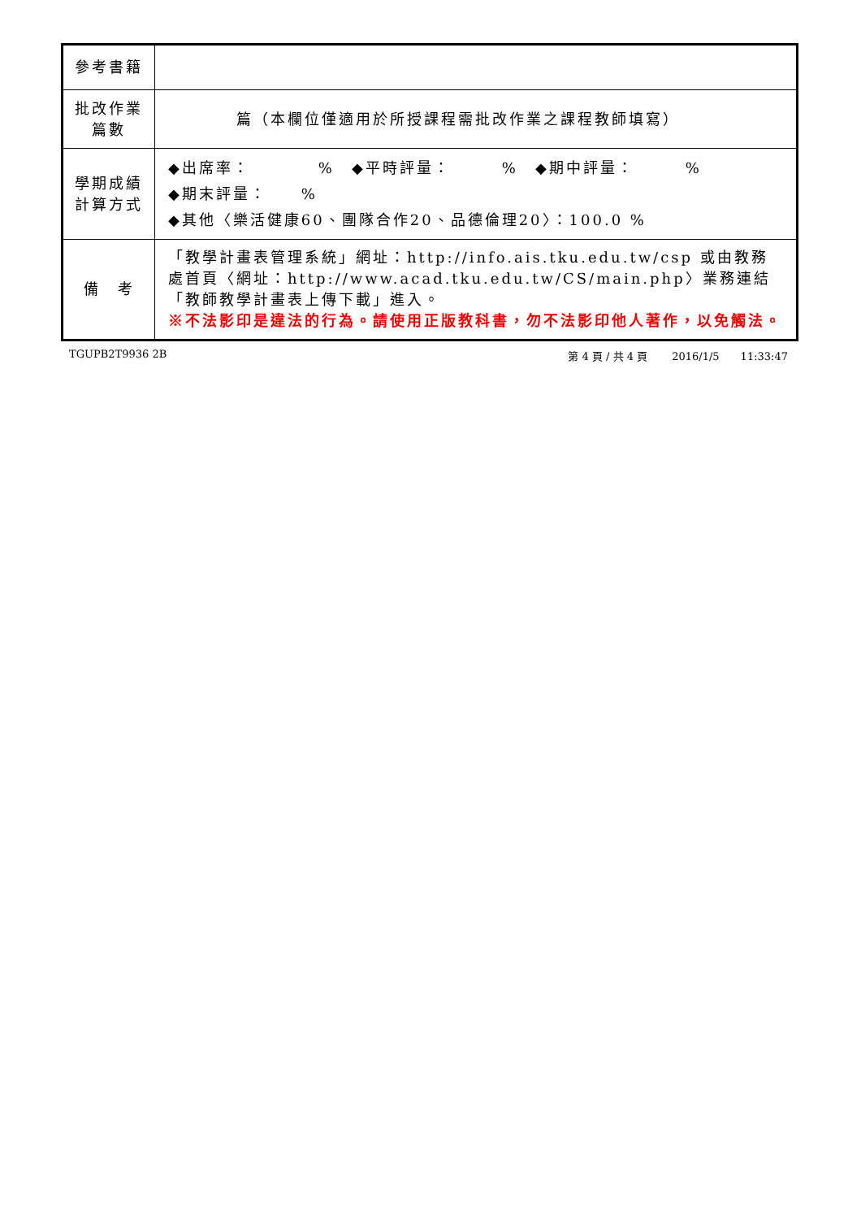| 參考書籍 | |
| 批改作業 篇數 | 篇（本欄位僅適用於所授課程需批改作業之課程教師填寫） |
| 學期成績 計算方式 | ◆出席率： % ◆平時評量： % ◆期中評量： % ◆期末評量： % ◆其他〈樂活健康60、團隊合作20、品德倫理20〉：100.0 % |
| 備 考 | 「教學計畫表管理系統」網址： http://info.ais.tku.edu.tw/csp 或由教務處首頁〈網址： http://www.acad.tku.edu.tw/CS/main.php 〉業務連結「教師教學計畫表上傳下載」進入。 ※不法影印是違法的行為。請使用正版教科書，勿不法影印他人著作，以免觸法。 |
TGUPB2T9936 2B 第 4 頁 / 共 4 頁　　 2016/1/5　　11:33:47